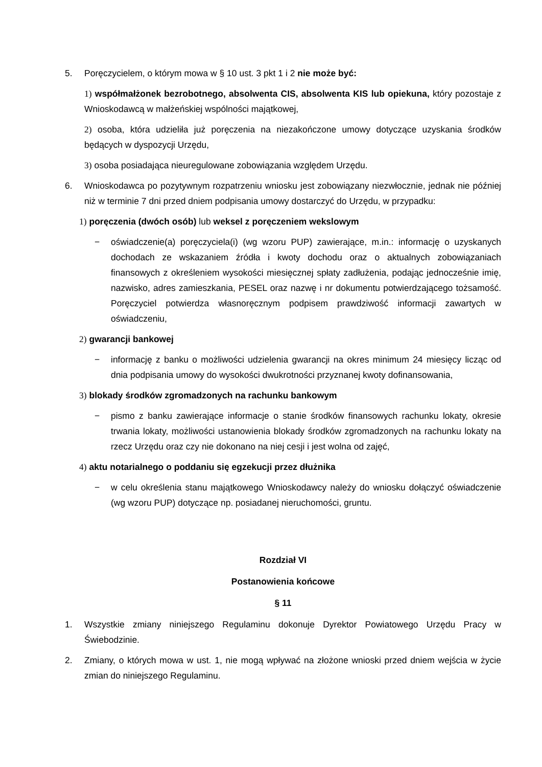5. Poręczycielem, o którym mowa w § 10 ust. 3 pkt 1 i 2 nie może być:
1) współmałżonek bezrobotnego, absolwenta CIS, absolwenta KIS lub opiekuna, który pozostaje z Wnioskodawcą w małżeńskiej wspólności majątkowej,
2) osoba, która udzieliła już poręczenia na niezakończone umowy dotyczące uzyskania środków będących w dyspozycji Urzędu,
3) osoba posiadająca nieuregulowane zobowiązania względem Urzędu.
6. Wnioskodawca po pozytywnym rozpatrzeniu wniosku jest zobowiązany niezwłocznie, jednak nie później niż w terminie 7 dni przed dniem podpisania umowy dostarczyć do Urzędu, w przypadku:
1) poręczenia (dwóch osób) lub weksel z poręczeniem wekslowym
− oświadczenie(a) poręczyciela(i) (wg wzoru PUP) zawierające, m.in.: informację o uzyskanych dochodach ze wskazaniem źródła i kwoty dochodu oraz o aktualnych zobowiązaniach finansowych z określeniem wysokości miesięcznej spłaty zadłużenia, podając jednocześnie imię, nazwisko, adres zamieszkania, PESEL oraz nazwę i nr dokumentu potwierdzającego tożsamość. Poręczyciel potwierdza własnoręcznym podpisem prawdziwość informacji zawartych w oświadczeniu,
2) gwarancji bankowej
− informację z banku o możliwości udzielenia gwarancji na okres minimum 24 miesięcy licząc od dnia podpisania umowy do wysokości dwukrotności przyznanej kwoty dofinansowania,
3) blokady środków zgromadzonych na rachunku bankowym
− pismo z banku zawierające informacje o stanie środków finansowych rachunku lokaty, okresie trwania lokaty, możliwości ustanowienia blokady środków zgromadzonych na rachunku lokaty na rzecz Urzędu oraz czy nie dokonano na niej cesji i jest wolna od zajęć,
4) aktu notarialnego o poddaniu się egzekucji przez dłużnika
− w celu określenia stanu majątkowego Wnioskodawcy należy do wniosku dołączyć oświadczenie (wg wzoru PUP) dotyczące np. posiadanej nieruchomości, gruntu.
Rozdział VI
Postanowienia końcowe
§ 11
1. Wszystkie zmiany niniejszego Regulaminu dokonuje Dyrektor Powiatowego Urzędu Pracy w Świebodzinie.
2. Zmiany, o których mowa w ust. 1, nie mogą wpływać na złożone wnioski przed dniem wejścia w życie zmian do niniejszego Regulaminu.